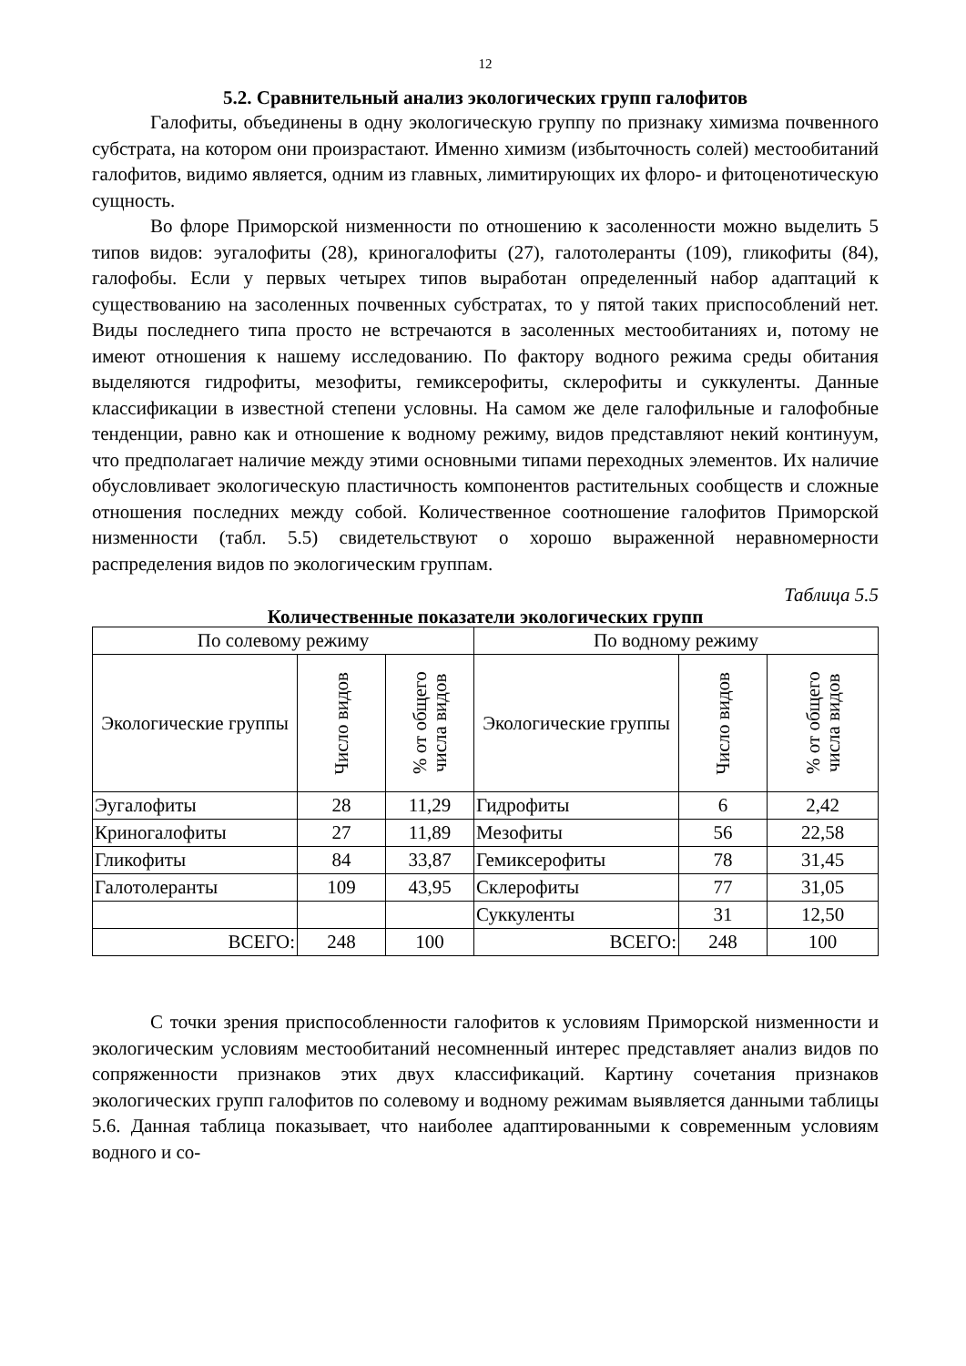12
5.2. Сравнительный анализ экологических групп галофитов
Галофиты, объединены в одну экологическую группу по признаку химизма почвенного субстрата, на котором они произрастают. Именно химизм (избыточность солей) местообитаний галофитов, видимо является, одним из главных, лимитирующих их флоро- и фитоценотическую сущность.
Во флоре Приморской низменности по отношению к засоленности можно выделить 5 типов видов: эугалофиты (28), криногалофиты (27), галотолеранты (109), гликофиты (84), галофобы. Если у первых четырех типов выработан определенный набор адаптаций к существованию на засоленных почвенных субстратах, то у пятой таких приспособлений нет. Виды последнего типа просто не встречаются в засоленных местообитаниях и, потому не имеют отношения к нашему исследованию. По фактору водного режима среды обитания выделяются гидрофиты, мезофиты, гемиксерофиты, склерофиты и суккуленты. Данные классификации в известной степени условны. На самом же деле галофильные и галофобные тенденции, равно как и отношение к водному режиму, видов представляют некий континуум, что предполагает наличие между этими основными типами переходных элементов. Их наличие обусловливает экологическую пластичность компонентов растительных сообществ и сложные отношения последних между собой. Количественное соотношение галофитов Приморской низменности (табл. 5.5) свидетельствуют о хорошо выраженной неравномерности распределения видов по экологическим группам.
Таблица 5.5
Количественные показатели экологических групп
| По солевому режиму | | | По водному режиму | | |
| --- | --- | --- | --- | --- | --- |
| Экологические группы | Число видов | % от общего числа видов | Экологические группы | Число видов | % от общего числа видов |
| Эугалофиты | 28 | 11,29 | Гидрофиты | 6 | 2,42 |
| Криногалофиты | 27 | 11,89 | Мезофиты | 56 | 22,58 |
| Гликофиты | 84 | 33,87 | Гемиксерофиты | 78 | 31,45 |
| Галотолеранты | 109 | 43,95 | Склерофиты | 77 | 31,05 |
| | | | Суккуленты | 31 | 12,50 |
| ВСЕГО: | 248 | 100 | ВСЕГО: | 248 | 100 |
С точки зрения приспособленности галофитов к условиям Приморской низменности и экологическим условиям местообитаний несомненный интерес представляет анализ видов по сопряженности признаков этих двух классификаций. Картину сочетания признаков экологических групп галофитов по солевому и водному режимам выявляется данными таблицы 5.6. Данная таблица показывает, что наиболее адаптированными к современным условиям водного и со-